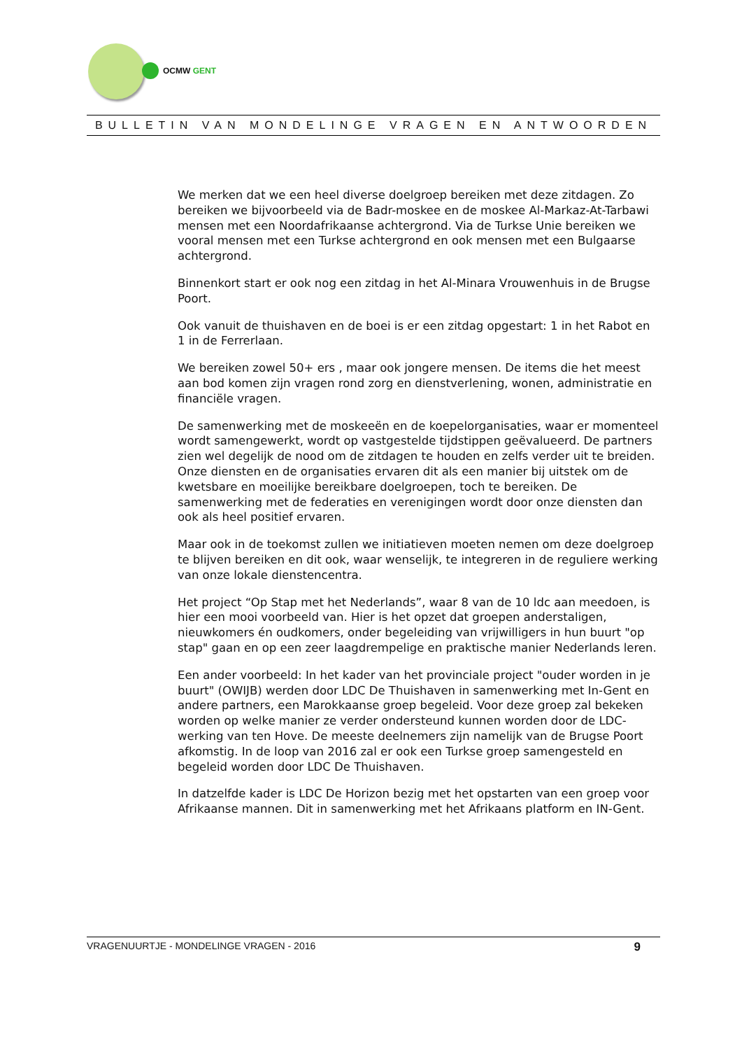OCMW GENT
BULLETIN VAN MONDELINGE VRAGEN EN ANTWOORDEN
We merken dat we een heel diverse doelgroep bereiken met deze zitdagen. Zo bereiken we bijvoorbeeld via de Badr-moskee en de moskee Al-Markaz-At-Tarbawi mensen met een Noordafrikaanse achtergrond. Via de Turkse Unie bereiken we vooral mensen met een Turkse achtergrond en ook mensen met een Bulgaarse achtergrond.
Binnenkort start er ook nog een zitdag in het Al-Minara Vrouwenhuis in de Brugse Poort.
Ook vanuit de thuishaven en de boei is er een zitdag opgestart: 1 in het Rabot en 1 in de Ferrerlaan.
We bereiken zowel 50+ ers , maar ook jongere mensen. De items die het meest aan bod komen zijn vragen rond zorg en dienstverlening, wonen, administratie en financiële vragen.
De samenwerking met de moskeeën en de koepelorganisaties, waar er momenteel wordt samengewerkt, wordt op vastgestelde tijdstippen geëvalueerd. De partners zien wel degelijk de nood om de zitdagen te houden en zelfs verder uit te breiden. Onze diensten en de organisaties ervaren dit als een manier bij uitstek om de kwetsbare en moeilijke bereikbare doelgroepen, toch te bereiken. De samenwerking met de federaties en verenigingen wordt door onze diensten dan ook als heel positief ervaren.
Maar ook in de toekomst zullen we initiatieven moeten nemen om deze doelgroep te blijven bereiken en dit ook, waar wenselijk, te integreren in de reguliere werking van onze lokale dienstencentra.
Het project “Op Stap met het Nederlands”, waar 8 van de 10 ldc aan meedoen, is hier een mooi voorbeeld van. Hier is het opzet dat groepen anderstaligen, nieuwkomers én oudkomers, onder begeleiding van vrijwilligers in hun buurt "op stap" gaan en op een zeer laagdrempelige en praktische manier Nederlands leren.
Een ander voorbeeld: In het kader van het provinciale project "ouder worden in je buurt" (OWIJB) werden door LDC De Thuishaven in samenwerking met In-Gent en andere partners, een Marokkaanse groep begeleid. Voor deze groep zal bekeken worden op welke manier ze verder ondersteund kunnen worden door de LDC-werking van ten Hove. De meeste deelnemers zijn namelijk van de Brugse Poort afkomstig. In de loop van 2016 zal er ook een Turkse groep samengesteld en begeleid worden door LDC De Thuishaven.
In datzelfde kader is LDC De Horizon bezig met het opstarten van een groep voor Afrikaanse mannen. Dit in samenwerking met het Afrikaans platform en IN-Gent.
VRAGENUURTJE - MONDELINGE VRAGEN - 2016 9